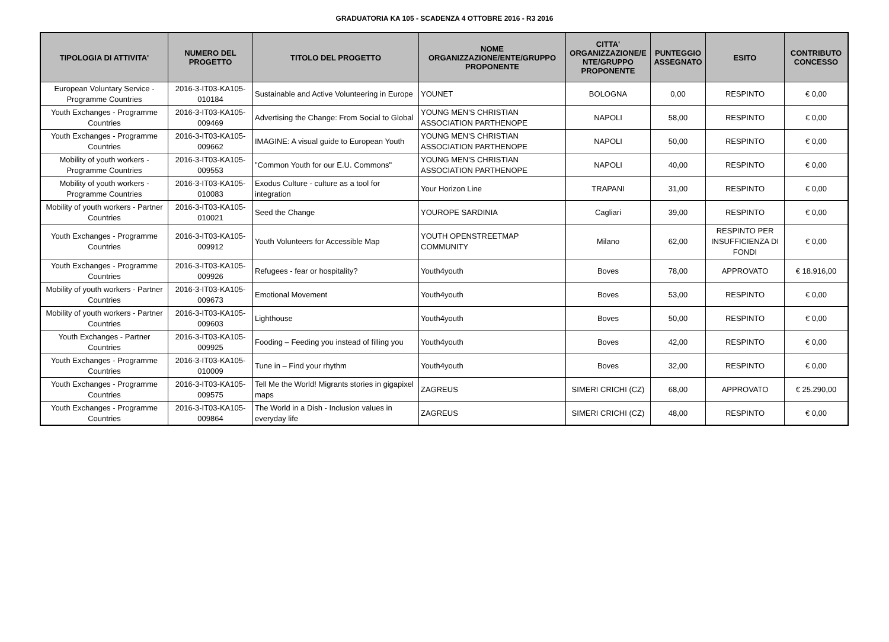GRADUATORIA KA 105 - SCADENZA 4 OTTOBRE 2016 - R3 2016
| TIPOLOGIA DI ATTIVITA' | NUMERO DEL PROGETTO | TITOLO DEL PROGETTO | NOME ORGANIZZAZIONE/ENTE/GRUPPO PROPONENTE | CITTA' ORGANIZZAZIONE/E NTE/GRUPPO PROPONENTE | PUNTEGGIO ASSEGNATO | ESITO | CONTRIBUTO CONCESSO |
| --- | --- | --- | --- | --- | --- | --- | --- |
| European Voluntary Service - Programme Countries | 2016-3-IT03-KA105-010184 | Sustainable and Active Volunteering in Europe | YOUNET | BOLOGNA | 0,00 | RESPINTO | € 0,00 |
| Youth Exchanges - Programme Countries | 2016-3-IT03-KA105-009469 | Advertising the Change: From Social to Global | YOUNG MEN'S CHRISTIAN ASSOCIATION PARTHENOPE | NAPOLI | 58,00 | RESPINTO | € 0,00 |
| Youth Exchanges - Programme Countries | 2016-3-IT03-KA105-009662 | IMAGINE: A visual guide to European Youth | YOUNG MEN'S CHRISTIAN ASSOCIATION PARTHENOPE | NAPOLI | 50,00 | RESPINTO | € 0,00 |
| Mobility of youth workers - Programme Countries | 2016-3-IT03-KA105-009553 | "Common Youth for our E.U. Commons" | YOUNG MEN'S CHRISTIAN ASSOCIATION PARTHENOPE | NAPOLI | 40,00 | RESPINTO | € 0,00 |
| Mobility of youth workers - Programme Countries | 2016-3-IT03-KA105-010083 | Exodus Culture - culture as a tool for integration | Your Horizon Line | TRAPANI | 31,00 | RESPINTO | € 0,00 |
| Mobility of youth workers - Partner Countries | 2016-3-IT03-KA105-010021 | Seed the Change | YOUROPE SARDINIA | Cagliari | 39,00 | RESPINTO | € 0,00 |
| Youth Exchanges - Programme Countries | 2016-3-IT03-KA105-009912 | Youth Volunteers for Accessible Map | YOUTH OPENSTREETMAP COMMUNITY | Milano | 62,00 | RESPINTO PER INSUFFICIENZA DI FONDI | € 0,00 |
| Youth Exchanges - Programme Countries | 2016-3-IT03-KA105-009926 | Refugees - fear or hospitality? | Youth4youth | Boves | 78,00 | APPROVATO | € 18.916,00 |
| Mobility of youth workers - Partner Countries | 2016-3-IT03-KA105-009673 | Emotional Movement | Youth4youth | Boves | 53,00 | RESPINTO | € 0,00 |
| Mobility of youth workers - Partner Countries | 2016-3-IT03-KA105-009603 | Lighthouse | Youth4youth | Boves | 50,00 | RESPINTO | € 0,00 |
| Youth Exchanges - Partner Countries | 2016-3-IT03-KA105-009925 | Fooding – Feeding you instead of filling you | Youth4youth | Boves | 42,00 | RESPINTO | € 0,00 |
| Youth Exchanges - Programme Countries | 2016-3-IT03-KA105-010009 | Tune in – Find your rhythm | Youth4youth | Boves | 32,00 | RESPINTO | € 0,00 |
| Youth Exchanges - Programme Countries | 2016-3-IT03-KA105-009575 | Tell Me the World! Migrants stories in gigapixel maps | ZAGREUS | SIMERI CRICHI (CZ) | 68,00 | APPROVATO | € 25.290,00 |
| Youth Exchanges - Programme Countries | 2016-3-IT03-KA105-009864 | The World in a Dish - Inclusion values in everyday life | ZAGREUS | SIMERI CRICHI (CZ) | 48,00 | RESPINTO | € 0,00 |